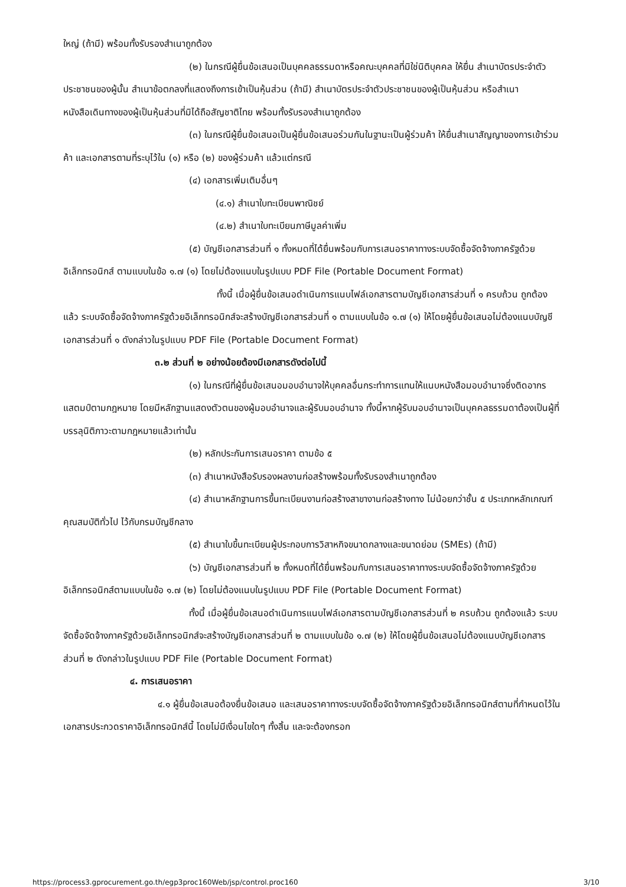ใหญ่ (ถ้ามี) พร้อมทั้งรับรองสำเนาถูกต้อง
(๒) ในกรณีผู้ยื่นข้อเสนอเป็นบุคคลธรรมดาหรือคณะบุคคลที่มิใช่นิติบุคคล ให้ยื่น สำเนาบัตรประจำตัวประชาชนของผู้นั้น สำเนาข้อตกลงที่แสดงถึงการเข้าเป็นหุ้นส่วน (ถ้ามี) สำเนาบัตรประจำตัวประชาชนของผู้เป็นหุ้นส่วน หรือสำเนาหนังสือเดินทางของผู้เป็นหุ้นส่วนที่มิได้ถือสัญชาติไทย พร้อมทั้งรับรองสำเนาถูกต้อง
(๓) ในกรณีผู้ยื่นข้อเสนอเป็นผู้ยื่นข้อเสนอร่วมกันในฐานะเป็นผู้ร่วมค้า ให้ยื่นสำเนาสัญญาของการเข้าร่วมค้า และเอกสารตามที่ระบุไว้ใน (๑) หรือ (๒) ของผู้ร่วมค้า แล้วแต่กรณี
(๔) เอกสารเพิ่มเติมอื่นๆ
(๔.๑) สำเนาใบทะเบียนพาณิชย์
(๔.๒) สำเนาใบทะเบียนภาษีมูลค่าเพิ่ม
(๕) บัญชีเอกสารส่วนที่ ๑ ทั้งหมดที่ได้ยื่นพร้อมกับการเสนอราคาทางระบบจัดซื้อจัดจ้างภาครัฐด้วยอิเล็กทรอนิกส์ ตามแบบในข้อ ๑.๗ (๑) โดยไม่ต้องแนบในรูปแบบ PDF File (Portable Document Format)
ทั้งนี้ เมื่อผู้ยื่นข้อเสนอดำเนินการแนบไฟล์เอกสารตามบัญชีเอกสารส่วนที่ ๑ ครบถ้วน ถูกต้องแล้ว ระบบจัดซื้อจัดจ้างภาครัฐด้วยอิเล็กทรอนิกส์จะสร้างบัญชีเอกสารส่วนที่ ๑ ตามแบบในข้อ ๑.๗ (๑) ให้โดยผู้ยื่นข้อเสนอไม่ต้องแนบบัญชีเอกสารส่วนที่ ๑ ดังกล่าวในรูปแบบ PDF File (Portable Document Format)
๓.๒ ส่วนที่ ๒ อย่างน้อยต้องมีเอกสารดังต่อไปนี้
(๑) ในกรณีที่ผู้ยื่นข้อเสนอมอบอำนาจให้บุคคลอื่นกระทำการแทนให้แนบหนังสือมอบอำนาจซึ่งติดอากรแสตมป์ตามกฎหมาย โดยมีหลักฐานแสดงตัวตนของผู้มอบอำนาจและผู้รับมอบอำนาจ ทั้งนี้หากผู้รับมอบอำนาจเป็นบุคคลธรรมดาต้องเป็นผู้ที่บรรลุนิติภาวะตามกฎหมายแล้วเท่านั้น
(๒) หลักประกันการเสนอราคา ตามข้อ ๕
(๓) สำเนาหนังสือรับรองผลงานก่อสร้างพร้อมทั้งรับรองสำเนาถูกต้อง
(๔) สำเนาหลักฐานการขึ้นทะเบียนงานก่อสร้างสาขางานก่อสร้างทาง ไม่น้อยกว่าชั้น ๕ ประเภทหลักเกณฑ์คุณสมบัติทั่วไป ไว้กับกรมบัญชีกลาง
(๕) สำเนาใบขึ้นทะเบียนผู้ประกอบการวิสาหกิจขนาดกลางและขนาดย่อม (SMEs) (ถ้ามี)
(๖) บัญชีเอกสารส่วนที่ ๒ ทั้งหมดที่ได้ยื่นพร้อมกับการเสนอราคาทางระบบจัดซื้อจัดจ้างภาครัฐด้วยอิเล็กทรอนิกส์ตามแบบในข้อ ๑.๗ (๒) โดยไม่ต้องแนบในรูปแบบ PDF File (Portable Document Format)
ทั้งนี้ เมื่อผู้ยื่นข้อเสนอดำเนินการแนบไฟล์เอกสารตามบัญชีเอกสารส่วนที่ ๒ ครบถ้วน ถูกต้องแล้ว ระบบจัดซื้อจัดจ้างภาครัฐด้วยอิเล็กทรอนิกส์จะสร้างบัญชีเอกสารส่วนที่ ๒ ตามแบบในข้อ ๑.๗ (๒) ให้โดยผู้ยื่นข้อเสนอไม่ต้องแนบบัญชีเอกสารส่วนที่ ๒ ดังกล่าวในรูปแบบ PDF File (Portable Document Format)
๔. การเสนอราคา
๔.๑ ผู้ยื่นข้อเสนอต้องยื่นข้อเสนอ และเสนอราคาทางระบบจัดซื้อจัดจ้างภาครัฐด้วยอิเล็กทรอนิกส์ตามที่กำหนดไว้ในเอกสารประกวดราคาอิเล็กทรอนิกส์นี้ โดยไม่มีเงื่อนไขใดๆ ทั้งสิ้น และจะต้องกรอก
https://process3.gprocurement.go.th/egp3proc160Web/jsp/control.proc160 3/10